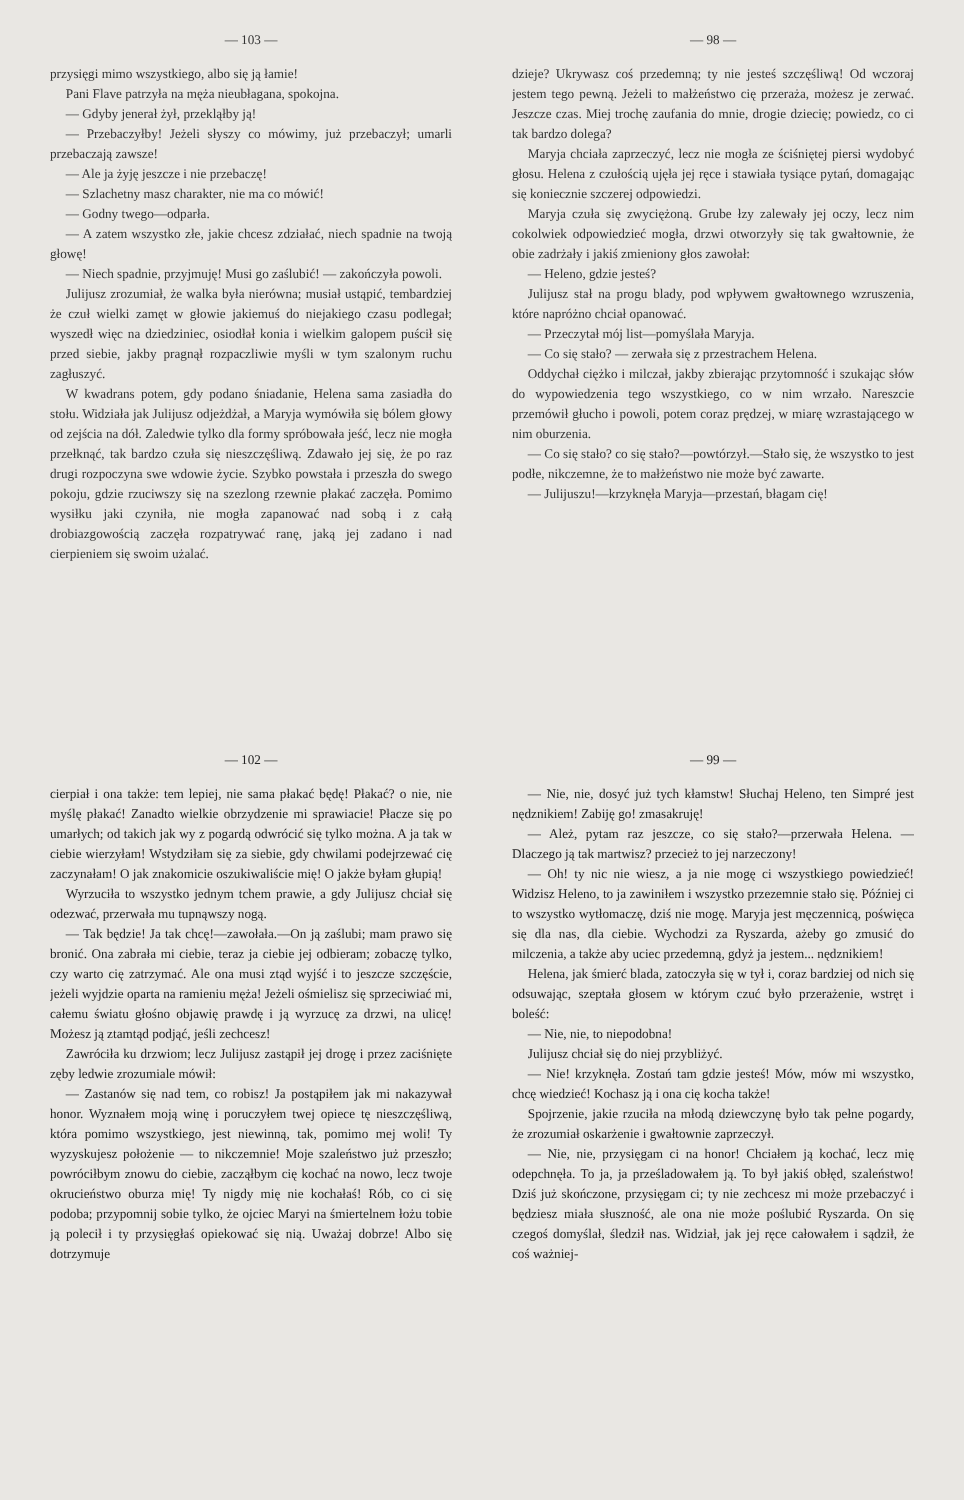— 103 —
przysięgi mimo wszystkiego, albo się ją łamie!
Pani Flave patrzyła na męża nieubłagana, spokojna.
— Gdyby jenerał żył, przekląłby ją!
— Przebaczyłby! Jeżeli słyszy co mówimy, już przebaczył; umarli przebaczają zawsze!
— Ale ja żyję jeszcze i nie przebaczę!
— Szlachetny masz charakter, nie ma co mówić!
— Godny twego—odparła.
— A zatem wszystko złe, jakie chcesz zdziałać, niech spadnie na twoją głowę!
— Niech spadnie, przyjmuję! Musi go zaślubić! — zakończyła powoli.
Julijusz zrozumiał, że walka była nierówna; musiał ustąpić, tembardziej że czuł wielki zamęt w głowie jakiemuś do niejakiego czasu podlegał; wyszedł więc na dziedziniec, osiodłał konia i wielkim galopem puścił się przed siebie, jakby pragnął rozpaczliwie myśli w tym szalonym ruchu zagłuszyć.
W kwadrans potem, gdy podano śniadanie, Helena sama zasiadła do stołu. Widziała jak Julijusz odjeżdżał, a Maryja wymówiła się bólem głowy od zejścia na dół. Zaledwie tylko dla formy spróbowała jeść, lecz nie mogła przełknąć, tak bardzo czuła się nieszczęśliwą. Zdawało jej się, że po raz drugi rozpoczyna swe wdowie życie. Szybko powstała i przeszła do swego pokoju, gdzie rzuciwszy się na szezlong rzewnie płakać zaczęła. Pomimo wysiłku jaki czyniła, nie mogła zapanować nad sobą i z całą drobiazgowością zaczęła rozpatrywać ranę, jaką jej zadano i nad cierpieniem się swoim użalać.
— 98 —
dzieje? Ukrywasz coś przedemną; ty nie jesteś szczęśliwą! Od wczoraj jestem tego pewną. Jeżeli to małżeństwo cię przeraża, możesz je zerwać. Jeszcze czas. Miej trochę zaufania do mnie, drogie dziecię; powiedz, co ci tak bardzo dolega?
Maryja chciała zaprzeczyć, lecz nie mogła ze ściśniętej piersi wydobyć głosu. Helena z czułością ujęła jej ręce i stawiała tysiące pytań, domagając się koniecznie szczerej odpowiedzi.
Maryja czuła się zwyciężoną. Grube łzy zalewały jej oczy, lecz nim cokolwiek odpowiedzieć mogła, drzwi otworzyły się tak gwałtownie, że obie zadrżały i jakiś zmieniony głos zawołał:
— Heleno, gdzie jesteś?
Julijusz stał na progu blady, pod wpływem gwałtownego wzruszenia, które napróżno chciał opanować.
— Przeczytał mój list—pomyślała Maryja.
— Co się stało? — zerwała się z przestrachem Helena.
Oddychał ciężko i milczał, jakby zbierając przytomność i szukając słów do wypowiedzenia tego wszystkiego, co w nim wrzało. Nareszcie przemówił głucho i powoli, potem coraz prędzej, w miarę wzrastającego w nim oburzenia.
— Co się stało? co się stało?—powtórzył.—Stało się, że wszystko to jest podłe, nikczemne, że to małżeństwo nie może być zawarte.
— Julijuszu!—krzyknęła Maryja—przestań, błagam cię!
— 102 —
cierpiał i ona także: tem lepiej, nie sama płakać będę! Płakać? o nie, nie myślę płakać! Zanadto wielkie obrzydzenie mi sprawiacie! Płacze się po umarłych; od takich jak wy z pogardą odwrócić się tylko można. A ja tak w ciebie wierzyłam! Wstydziłam się za siebie, gdy chwilami podejrzewać cię zaczynałam! O jak znakomicie oszukiwaliście mię! O jakże byłam głupią!
Wyrzuciła to wszystko jednym tchem prawie, a gdy Julijusz chciał się odezwać, przerwała mu tupnąwszy nogą.
— Tak będzie! Ja tak chcę!—zawołała.—On ją zaślubi; mam prawo się bronić. Ona zabrała mi ciebie, teraz ja ciebie jej odbieram; zobaczę tylko, czy warto cię zatrzymać. Ale ona musi ztąd wyjść i to jeszcze szczęście, jeżeli wyjdzie oparta na ramieniu męża! Jeżeli ośmielisz się sprzeciwiać mi, całemu światu głośno objawię prawdę i ją wyrzucę za drzwi, na ulicę! Możesz ją ztamtąd podjąć, jeśli zechcesz!
Zawróciła ku drzwiom; lecz Julijusz zastąpił jej drogę i przez zaciśnięte zęby ledwie zrozumiale mówił:
— Zastanów się nad tem, co robisz! Ja postąpiłem jak mi nakazywał honor. Wyznałem moją winę i poruczyłem twej opiece tę nieszczęśliwą, która pomimo wszystkiego, jest niewinną, tak, pomimo mej woli! Ty wyzyskujesz położenie — to nikczemnie! Moje szaleństwo już przeszło; powróciłbym znowu do ciebie, zacząłbym cię kochać na nowo, lecz twoje okrucieństwo oburza mię! Ty nigdy mię nie kochałaś! Rób, co ci się podoba; przypomnij sobie tylko, że ojciec Maryi na śmiertelnem łożu tobie ją polecił i ty przysięgłaś opiekować się nią. Uważaj dobrze! Albo się dotrzymuje
— 99 —
— Nie, nie, dosyć już tych kłamstw! Słuchaj Heleno, ten Simpré jest nędznikiem! Zabiję go! zmasakruję!
— Ależ, pytam raz jeszcze, co się stało?—przerwała Helena. — Dlaczego ją tak martwisz? przecież to jej narzeczony!
— Oh! ty nic nie wiesz, a ja nie mogę ci wszystkiego powiedzieć! Widzisz Heleno, to ja zawiniłem i wszystko przezemnie stało się. Później ci to wszystko wytłomaczę, dziś nie mogę. Maryja jest męczennicą, poświęca się dla nas, dla ciebie. Wychodzi za Ryszarda, ażeby go zmusić do milczenia, a także aby uciec przedemną, gdyż ja jestem... nędznikiem!
Helena, jak śmierć blada, zatoczyła się w tył i, coraz bardziej od nich się odsuwając, szeptała głosem w którym czuć było przerażenie, wstręt i boleść:
— Nie, nie, to niepodobna!
Julijusz chciał się do niej przybliżyć.
— Nie! krzyknęła. Zostań tam gdzie jesteś! Mów, mów mi wszystko, chcę wiedzieć! Kochasz ją i ona cię kocha także!
Spojrzenie, jakie rzuciła na młodą dziewczynę było tak pełne pogardy, że zrozumiał oskarżenie i gwałtownie zaprzeczył.
— Nie, nie, przysięgam ci na honor! Chciałem ją kochać, lecz mię odepchnęła. To ja, ja prześladowałem ją. To był jakiś obłęd, szaleństwo! Dziś już skończone, przysięgam ci; ty nie zechcesz mi może przebaczyć i będziesz miała słuszność, ale ona nie może poślubić Ryszarda. On się czegoś domyślał, śledził nas. Widział, jak jej ręce całowałem i sądził, że coś ważniej-